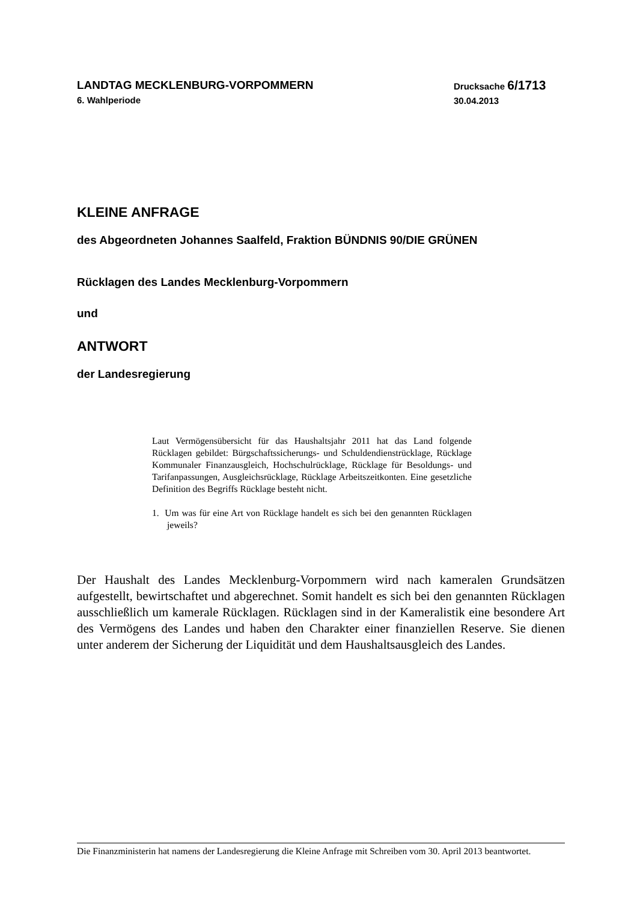LANDTAG MECKLENBURG-VORPOMMERN
6. Wahlperiode
Drucksache 6/1713
30.04.2013
KLEINE ANFRAGE
des Abgeordneten Johannes Saalfeld, Fraktion BÜNDNIS 90/DIE GRÜNEN
Rücklagen des Landes Mecklenburg-Vorpommern
und
ANTWORT
der Landesregierung
Laut Vermögensübersicht für das Haushaltsjahr 2011 hat das Land folgende Rücklagen gebildet: Bürgschaftssicherungs- und Schulden­dienstrücklage, Rücklage Kommunaler Finanzausgleich, Hochschulrück­lage, Rücklage für Besoldungs- und Tarifanpassungen, Ausgleichsrück­lage, Rücklage Arbeitszeitkonten. Eine gesetzliche Definition des Begriffs Rücklage besteht nicht.
1. Um was für eine Art von Rücklage handelt es sich bei den genannten Rücklagen jeweils?
Der Haushalt des Landes Mecklenburg-Vorpommern wird nach kameralen Grundsätzen aufgestellt, bewirtschaftet und abgerechnet. Somit handelt es sich bei den genannten Rücklagen ausschließlich um kamerale Rücklagen. Rücklagen sind in der Kameralistik eine besondere Art des Vermögens des Landes und haben den Charakter einer finanziellen Reserve. Sie dienen unter anderem der Sicherung der Liquidität und dem Haushaltsausgleich des Landes.
Die Finanzministerin hat namens der Landesregierung die Kleine Anfrage mit Schreiben vom 30. April 2013 beantwortet.